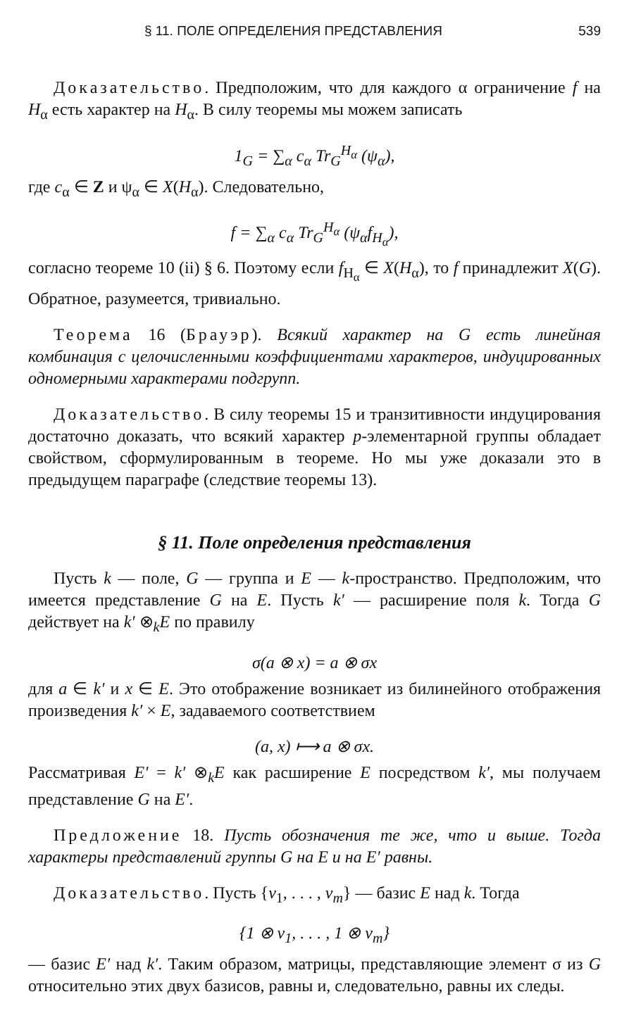§ 11. ПОЛЕ ОПРЕДЕЛЕНИЯ ПРЕДСТАВЛЕНИЯ 539
Доказательство. Предположим, что для каждого α ограничение f на H<sub>α</sub> есть характер на H<sub>α</sub>. В силу теоремы мы можем записать
1<sub>G</sub> = ∑<sub>α</sub> c<sub>α</sub> Tr<sub>G</sub><sup>H<sub>α</sub></sup> (ψ<sub>α</sub>),
где c<sub>α</sub> ∈ Z и ψ<sub>α</sub> ∈ X(H<sub>α</sub>). Следовательно,
f = ∑<sub>α</sub> c<sub>α</sub> Tr<sub>G</sub><sup>H<sub>α</sub></sup> (ψ<sub>α</sub>f<sub>H<sub>α</sub></sub>),
согласно теореме 10 (ii) § 6. Поэтому если f<sub>H<sub>α</sub></sub> ∈ X(H<sub>α</sub>), то f принадлежит X(G). Обратное, разумеется, тривиально.
Теорема 16 (Брауэр). Всякий характер на G есть линейная комбинация с целочисленными коэффициентами характеров, индуцированных одномерными характерами подгрупп.
Доказательство. В силу теоремы 15 и транзитивности индуцирования достаточно доказать, что всякий характер p-элементарной группы обладает свойством, сформулированным в теореме. Но мы уже доказали это в предыдущем параграфе (следствие теоремы 13).
§ 11. Поле определения представления
Пусть k — поле, G — группа и E — k-пространство. Предположим, что имеется представление G на E. Пусть k′ — расширение поля k. Тогда G действует на k′ ⊗<sub>k</sub>E по правилу
σ(a ⊗ x) = a ⊗ σx
для a ∈ k′ и x ∈ E. Это отображение возникает из билинейного отображения произведения k′ × E, задаваемого соответствием
(a, x) ⟼ a ⊗ σx.
Рассматривая E′ = k′ ⊗<sub>k</sub>E как расширение E посредством k′, мы получаем представление G на E′.
Предложение 18. Пусть обозначения те же, что и выше. Тогда характеры представлений группы G на E и на E′ равны.
Доказательство. Пусть {v<sub>1</sub>, . . . , v<sub>m</sub>} — базис E над k. Тогда
{1 ⊗ v<sub>1</sub>, . . . , 1 ⊗ v<sub>m</sub>}
— базис E′ над k′. Таким образом, матрицы, представляющие элемент σ из G относительно этих двух базисов, равны и, следовательно, равны их следы.